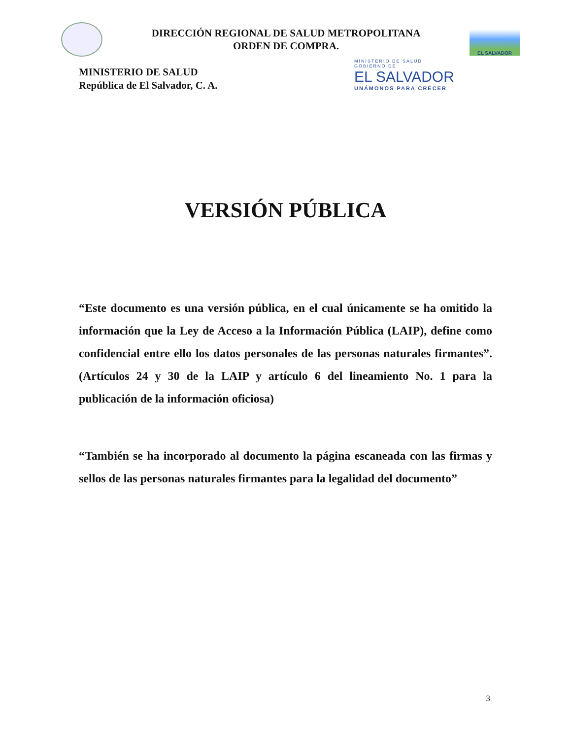DIRECCIÓN REGIONAL DE SALUD METROPOLITANA
ORDEN DE COMPRA.
EL SALVADOR
MINISTERIO DE SALUD
República de El Salvador, C. A.
MINISTERIO DE SALUD
GOBIERNO DE
EL SALVADOR
UNÁMONOS PARA CRECER
VERSIÓN PÚBLICA
“Este documento es una versión pública, en el cual únicamente se ha omitido la información que la Ley de Acceso a la Información Pública (LAIP), define como confidencial entre ello los datos personales de las personas naturales firmantes”. (Artículos 24 y 30 de la LAIP y artículo 6 del lineamiento No. 1 para la publicación de la información oficiosa)
“También se ha incorporado al documento la página escaneada con las firmas y sellos de las personas naturales firmantes para la legalidad del documento”
3